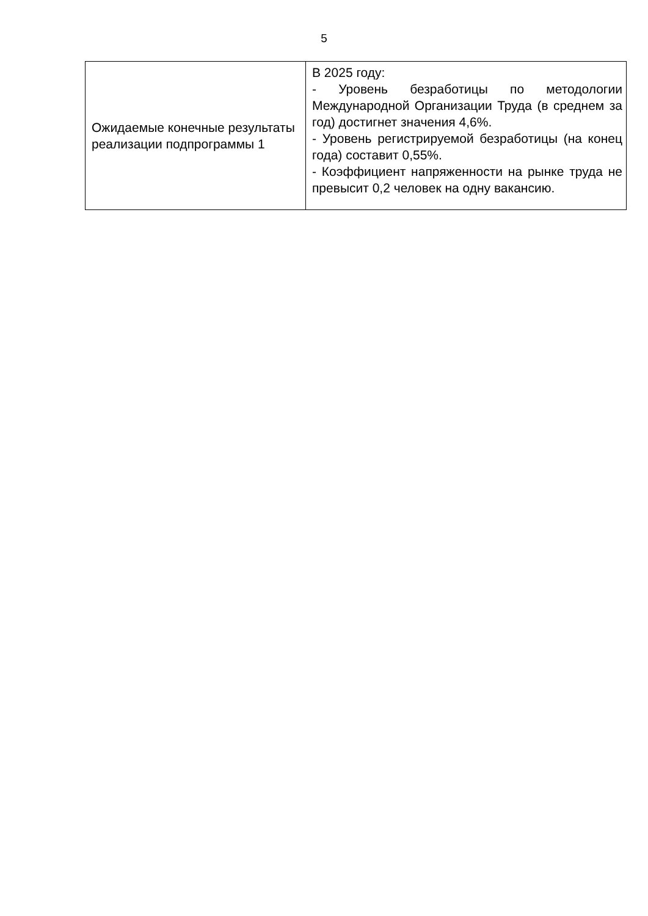5
| Ожидаемые конечные результаты реализации подпрограммы 1 | В 2025 году: - Уровень безработицы по методологии Международной Организации Труда (в среднем за год) достигнет значения 4,6%. - Уровень регистрируемой безработицы (на конец года) составит 0,55%. - Коэффициент напряженности на рынке труда не превысит 0,2 человек на одну вакансию. |